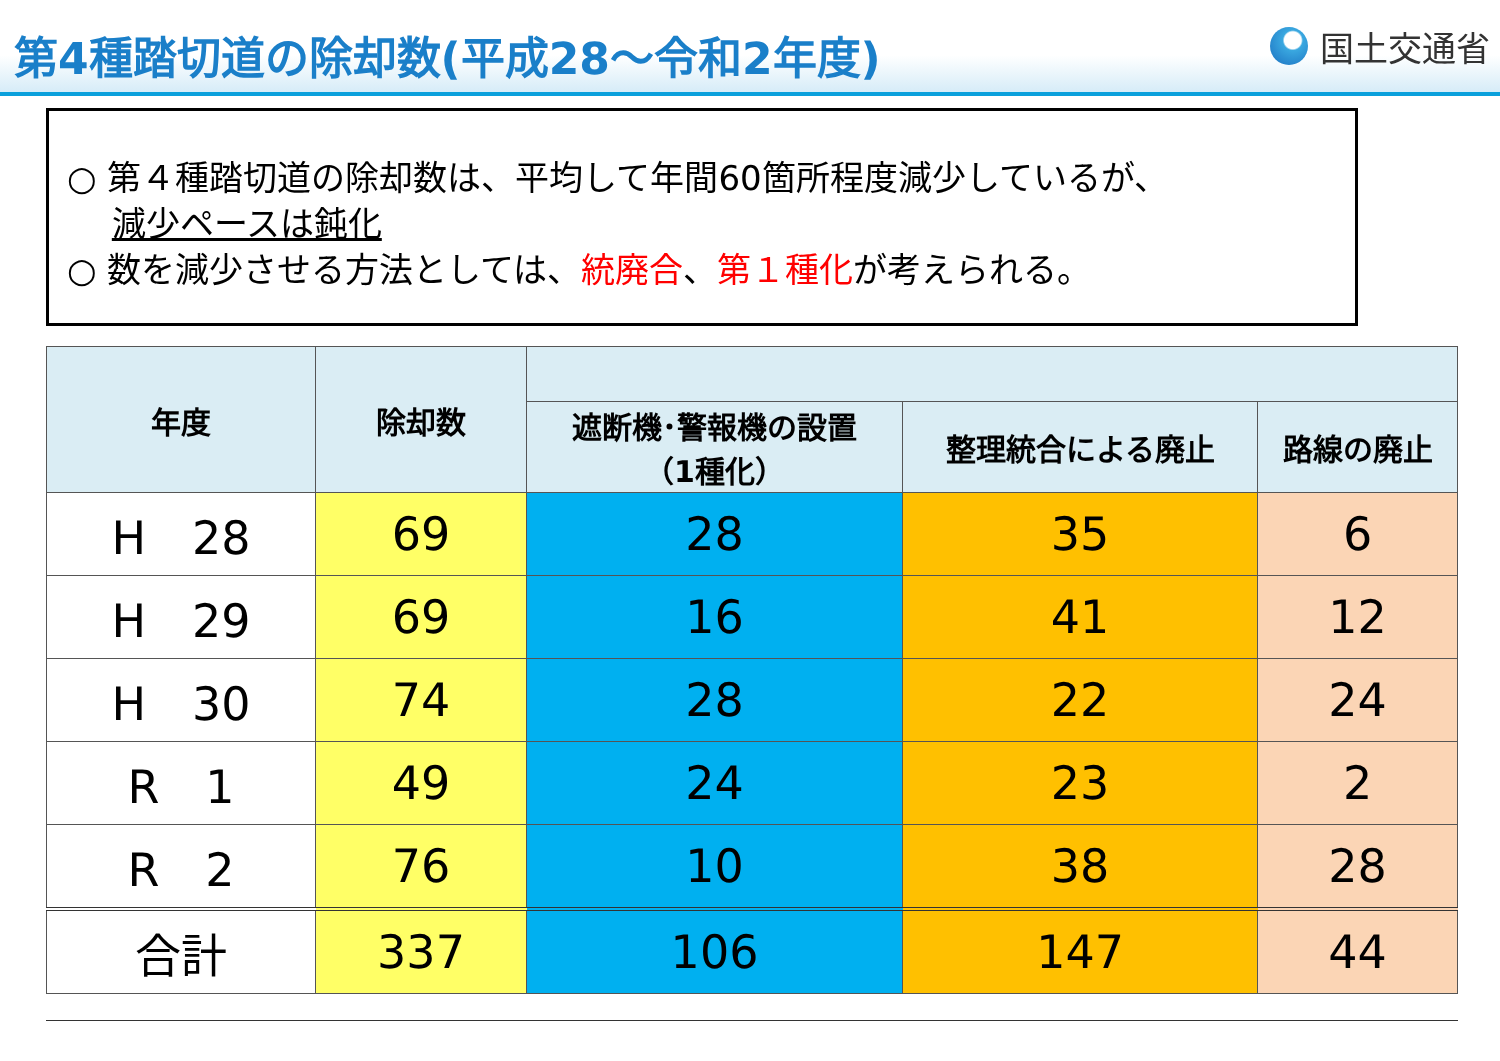第4種踏切道の除却数(平成28～令和2年度)
国土交通省
○ 第４種踏切道の除却数は、平均して年間60箇所程度減少しているが、
　 減少ペースは鈍化
○ 数を減少させる方法としては、統廃合、第１種化が考えられる。
| 年度 | 除却数 | | | |
| --- | --- | --- | --- | --- |
| | | 遮断機･警報機の設置 （1種化） | 整理統合による廃止 | 路線の廃止 |
| H 28 | 69 | 28 | 35 | 6 |
| H 29 | 69 | 16 | 41 | 12 |
| H 30 | 74 | 28 | 22 | 24 |
| R 1 | 49 | 24 | 23 | 2 |
| R 2 | 76 | 10 | 38 | 28 |
| 合計 | 337 | 106 | 147 | 44 |